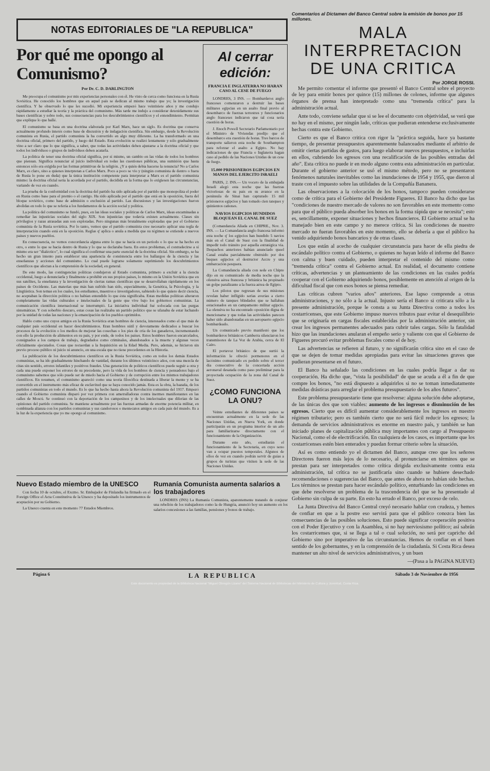NOTAS EDITORIALES DE "LA REPUBLICA"
Por qué me opongo al Comunismo?
Por Dr. C. D. DARLINGTON
Me preocupa el comunismo por mis experiencias personales con él. He visto de cerca como funciona en la Rusia Soviética. He conocido los hombres que en aquel país se dedican al mismo trabajo que yo; la investigación científica. Y he observado lo que les sucedió. Mi experiencia empezó hace veintisiete años y me condujo rápidamente a estudiar la teoría y la práctica del comunismo. Más tarde me indujo a considerar detenidamente sus bases científicas y sobre todo, sus consecuencias para los descubrimientos científicos y el entendimiento. Permitan que explique lo que hallé.
El comunismo se basa en una doctrina elaborada por Karl Marx, hace un siglo. Es doctrina que conserva actualmente profundo interés como base de discusión y de indagación científica. Sin embargo, desde la Revolución comunista en Rusia, el partido comunista la ha convertido en algo muy diferente. La ha transformado en una doctrina oficial, primero del partido, y luego del Estado. Esta evolución se realizó lentamente y sólo gradualmente vino a ser claro que lo que significa, a saber, que todas las actividades deben ajustarse a la doctrina oficial y que todos los individuos o grupos de individuos deben acatarla.
La política de tener una doctrina oficial significa, por sí mismo, un cambio en las vidas de todos los hombres que piensan. Significa renunciar al juicio individual en todas las cuestiones públicas, una sumisión que hasta entonces sólo era exigida por las formas primitivas de la religión. ¿Y a quién debía hacerse la renuncia? No a Carlos Marx, es claro, sino a quienes interpretan a Carlos Marx. Poco a poco se vio y (ningún comunista de dentro o fuera de Rusia lo pone en duda) que la única institución competente para interpretar a Marx es el partido comunista mismo: la doctrina oficial sería la acordada por el partido, decidida en la forma que lo exigiesen las circunstancias, variando de vez en cuando.
La prueba de la conformidad con la doctrina del partido ha sido aplicada por el partido que monopoliza el poder en Rusia como base para el premio o el castigo. Ha sido aplicada por el partido que está en la oposición, fuera del bloque soviético, como base de admisión o exclusión al partido. Las discusiones y las investigaciones fueron abolidas en todo lo que se refería a los fundamentos de la acción social y política.
La política del comunismo se fundó, pues, en las ideas sociales y políticas de Carlos Marx, ideas encaminadas a remediar las injusticias sociales del siglo XIX. Son injusticias que todavía existen actualmente. Clases sin privilegios y razas atrasadas aun son explotadas. Pero ningunas más brutalmente explotadas que por el Gobierno comunista de la Rusia soviética. Por lo tanto, vemos que el partido comunista cree necesario aplicar una regla de interpretación cuando está en la oposición. Reglas q' aplica o anula a medida que su régimen se extiende a nuevos países y nuevos pueblos.
En consecuencia, no vemos concordancia alguna entre lo que se hacía en un período o lo que se ha hecho en otro, o entre lo que se hacía dentro de Rusia y lo que se declaraba fuera. En estos problemas, el contradecirse a sí mismo era ser "dialéctico", lo cual significa el confirmar una parte esencial de la doctrina oficial. Sin embargo, se ha hecho un gran intento para establecer una apariencia de consistencia entre los hallazgos de la ciencia y las enseñanzas y acciones del comunismo. Lo cual puede lograrse solamente suprimiendo los descubrimientos científicos que afectan a la comprensión de la sociedad, en general.
De este modo, las contingencias políticas condujeron al Estado comunista, primero a excluir a la ciencia occidental, luego a denunciarla y finalmente a prohibir en sus propios países, lo mismo en la Unión Soviética que en sus satélites, la enseñanza y la investigación de ciertas ramas científicas que se desarrollaban rápidamente en los países de Occidente. Las materias que más han sufrido han sido, especialmente, la Genética, la Psicología, y la Lingüística. Son temas en los cuales, los estudiantes, maestros e investigadores, sabiendo lo que quiere decir ciencia, no aceptaban la dirección política o no habían entendido lo que ésta significaba. Estas medidas políticas alteraron completamente las vidas culturales e intelectuales de la gente que vive bajo los gobiernos comunistas. La comunicación científica internacional se interrumpió. La iniciativa individual fué sofocada con las purgas sistemáticas. Y con soberbio descaro, estas cosas las realizaba un partido político que se ufanaba de estar luchando por la unidad de todas las naciones y la emancipación de los pueblos oprimidos.
Hablo como uno cuyos amigos en la Rusia Soviética eran hombres de ciencia, interesados como el que más de cualquier país occidental en hacer descubrimientos. Eran hombres sútil y devotamente dedicados a buscar los procesos de la evolución o los medios de mejorar las cosechas o los pies de cría de los ganaderos, incrementando con ello la producción de alimentos en su país, y por ende, de todos los países. Estos hombres fueron encarcelados, consignados a los campos de trabajo, degradados como criminales, abandonados a la muerte y algunas veces oficialmente ejecutados. Cosas que recuerdan a la Inquisición en la Edad Media. Pero, además, se hicieron sin previo proceso público ni juicio ni anuncio, en una escala que no tiene precedentes en la Historia.
La publicación de los descubrimientos científicos en la Rusia Soviética, como en todos los demás Estados comunistas, se ha ido gradualmente hinchando de vanidad, durante los últimos veinticinco años, con una mezcla de citas sin sentido, errores infantiles y positivos fraudes. Una generación de políticos científicos puede seguir a otra y cada una puede exponer los errores de su precedente, pero la vida de los hombres de ciencia y pensadores bajo el comunismo sabemos que sólo puede ser de miedo hacia el Gobierno y de corrupción entre los mismos trabajadores científicos. En resumen, el comunismo apareció como una teoría filosófica destinada a liberar la mente y se ha convertido en el instrumento más eficaz de esclavitud que se haya conocido jamás. Esta es la obra, la hazaña, de los partidos comunistas en todo el mundo. Es lo que ha hecho hasta ahora la Revolución comunista del 1917. Empezó cuando el Gobierno comunista disparó por vez primera con ametralladoras contra inermes manifestantes en las calles de Moscú. Se continuó con la deportación de los campesinos y de los intelectuales que diferían de las opiniones del partido comunista. Se mantiene actualmente por las fuerzas armadas de enorme potencia militar, en combinada alianza con los partidos comunistas y sus candorosos o mentecatos amigos en cada país del mundo. Es a la luz de la experiencia que yo me opongo al comunismo.
Al cerrar edición:
FRANCIA E INGLATERRA NO HARAN CASO AL CESE DE FUEGO
LONDRES, 3 INS. — Bombarderos anglo franceses comenzaron a destruir las bases militares egipcias en un asalto final previo al desembarco de fuerzas terrestres y funcionarios anglo franceses indicaron que tal cosa sería cuestión de horas.
J. Enoch Powell Secretario Parlamentario por el Ministro de Viviendas predijo que el desembarco era cuestión de horas. Tres barcos de transporte salieron esta noche de Southampton para reforzar el asalto a Egipto. No hay indicaciones de que Francia o Inglaterra hagan caso al pedido de las Naciones Unidas de un cese de fuego.
15.000 PRISIONEROS EGIPCIOS EN MANOS DEL EJERCITO ISRAELI
PARIS, 2. INS.— Un vocero de la embajada Israelí alegó esta noche que las fuerzas victoriosas de su país en su avance en la península de Sinaí han capturado 15 mil prisioneros egipcios y han tomado cien tanques y quinientos cañones.
NAVIOS EGIPCIOS HUNDIDOS BLOQUEAN EL CANAL DE SUEZ
(Comandancia Aliada en CHIPRE., Nov. 3. INS. — La Comandancia anglo francesa informó esta noche q' los egipcios han hundido 5 navíos más en el Canal de Suez con la finalidad de impedir todo tránsito por aquella estratégica vía. Despachos anteriores habían anunciado queel Canal estaba parcialmente obstruído por dos buques egipcios el destructor Accre y una embarcación pesquera.
La Comandancia aliada con sede en Chipre dijo en su comunicado de media noche que la ofensiva aérea francesa y británica ha propinado un golpe paralizante a la fuerza aérea de Egipto.
Los pilotos que regresan de sus misiones revelan haber infligido serias averías a cierto número de tanques blindados que se hallaban estacionados en un campamento militar egipcio. La ofensiva no ha encontrado oposición digna de mencionarse y que todas las actividades parecen haber sido abandonadas en un aeropuerto egipcio bombardeado.
Un comunicado previo manifestó que los bombarderos británicos Camberra silenciaron los transmisores de La Voz de Arabia, cerca de El Cairo.
El portavoz británico de que surtió la información le ofreció pormenores en el lacónimo comunicado ex pedido sobre el tercer día consecutivo de la concertada acción aeronaval desatada como paso preliminar para la proyectada ocupación de la zona del Canal de Suez.
¿COMO FUNCIONA LA ONU?
Veinte estudiantes de diferentes países se encuentran actualmente en la sede de las Naciones Unidas, en Nueva York, en donde participarán en un programa interior de un año para familiarizarse directamente con el funcionamiento de la Organización.
Durante este año, estudiarán el funcionamiento de la Secretaría, en cuyo seno van a ocupar puestos temporales. Algunos de ellos de vez en cuando podrán servir de guías a grupos de turistas que visiten la sede de las Naciones Unidas.
Nuevo Estado miembro de la UNESCO
Con fecha 10 de octubre, el Excmo. Sr. Embajador de Finlandia ha firmado en el Foreign Office el Acta Constitutiva de la Unesco y ha depositado los instrumentos de aceptación por su Gobierno.
La Unesco cuenta en este momento 77 Estados Miembros.
Rumanía Comunista aumenta salarios a los trabajadores
LONDRES (INS) La Rumania Comunista, aparentemente tratando de conjurar una rebelión de los trabajadores como la de Hungría, anunció hoy un aumento en los salarios concesiones a las familias, pensiones y bonos de trabajo.
Comentarios al Dictamen del Banco Central sobre la emisión de bonos por 15 millones.
MALA INTERPRETACION DE UNA CRITICA
Por JORGE ROSSI.
Me permito comentar el informe que presentó el Banco Central sobre el proyecto de ley para emitir bonos por quince (15) millones de colones, informe que algunos órganos de prensa han interpretado como una "tremenda crítica" para la administración actual.
Ante todo, conviene señalar que si se lee el documento con objetividad, se verá que no hay en el mismo, por ningún lado, críticas que pudieran entenderse exclusivamente hechas contra este Gobierno.
Cierto es que el Banco critica con rigor la "práctica seguida, hace ya bastante tiempo, de presentar presupuestos aparentemente balanceados mediante el arbitrio de omitir ciertas partidas de gastos, para luego elaborar nuevos presupuestos, e incluirlas en ellos, cubriendo los egresos con una recalificación de las posibles entradas del año". Esta crítica no puede ir en modo alguno contra esta administración en particular. Durante el gobierno anterior se usó el mismo método, pero no se presentaron fenómenos naturales inevitables como las inundaciones de 1954 y 1955, que dieron al traste con el impuesto sobre las utilidades de la Compañía Bananera.
Las observaciones a la colocación de los bonos, tampoco pueden considerarse como de crítica para el Gobierno del Presidente Figueres. El Banco ha dicho que las "condiciones de nuestro mercado de valores no son favorables en este momento como para que el público pueda absorber los bonos en la forma rápida que se necesita"; esto es, sencillamente, exponer situaciones y hechos financieros. El Gobierno actual se ha manejado bien en este campo y no merece crítica. Si las condiciones de nuestro mercado no fueran favorables en este momento, ello se debería a que el público ha venido adquiriendo bonos bancarios y de otras clases.
Los que están al acecho de cualquier circunstancia para hacer de ella piedra de escándalo político contra el Gobierno, o quienes no hayan leído el informe del Banco con calma y buen cuidado, pueden interpretar el contenido del mismo como "tremenda crítica" contra el Gobierno actual. En realidad, el documento contiene críticas, advertencias y un planteamiento de las condiciones en las cuales podría cooperar con el Gobierno adquiriendo bonos, posiblemente en atención al origen de la dificultad fiscal que con esos bonos se piensa remediar.
Las críticas cubren "varios años" anteriores. Ese lapso comprende a otras administraciones, y no sólo a la actual. Injusto sería el Banco si criticara sólo a la presente administración, porque le consta a su Junta Directiva como a todos los costarricenses, que este Gobierno impuso nuevos tributos paar evitar el desequilibrio que se originaría en cargas fiscales establecidas por la administración anterior, sin crear los ingresos permanentes adecuados para cubrir tales cargas. Sólo la fatalidad hizo que las inundaciones anularan el empeño serio y valiente con que el Gobierno de Figueres procuró evitar problemas fiscales como el de hoy.
Las advertencias se refieren al futuro, y no significarán crítica sino en el caso de que se dejen de tomar medidas apropiadas para evitar las situaciones graves que pudieran presentarse en el futuro.
El Banco ha señalado las condiciones en las cuales podría llegar a dar su cooperación. Ha dicho que, "vista la posibilidad" de que se acuda a él a fin de que compre los bonos, "no está dispuesto a adquirirlos si no se toman inmediatamente medidas drásticas para arreglar el problema presupuestario de los años futuros".
Este problema presupuestario tiene que resolverse: alguna solución debe adoptarse, de las únicas dos que son viables: aumento de los ingresos o disminución de los egresos. Cierto que es difícil aumentar considerablemente los ingresos en nuestro régimen tributario; pero es también cierto que no será fácil reducir los egresos; la demanda de servicios administrativos es enorme en nuestro país, y también se han iniciado planes de capitalización pública muy importantes con cargo al Presupuesto Nacional, como el de electrificación. En cualquiera de los casos, es importante que los costarricenses estén bien enterados y puedan formar criterio sobre la situación.
Así es como entiendo yo el dictamen del Banco, aunque creo que los señores Directores fueron más lejos de lo necesario, al pronunciarse en términos que se prestan para ser interpretados como crítica dirigida exclusivamente contra esta administración, tal crítica no se justificaría sino cuando se hubiere desechado recomendaciones o sugerencias del Banco, que antes de ahora no habían sido hechas. Los términos se prestan para hacer escándalo político, enturbiando las condiciones en que debe resolverse un problema de la trascendencia del que se ha presentado al Gobierno sin culpa de su parte. En esto ha errado el Banco, por exceso de celo.
La Junta Directiva del Banco Central creyó necesario hablar con crudeza, y hemos de confiar en que a la postre eso servirá para que el público conozca bien las consecuencias de las posibles soluciones. Esto puede significar cooperación positiva con el Poder Ejecutivo y con la Asamblea, si no hay nerviosismo político; así sabrán los costarricenses que, si se llega a tal o cual solución, no será por capricho del Gobierno sino por imperativo de las circunstancias. Hemos de confiar en el buen sentido de los gobernantes, y en la comprensión de la ciudadanía. Si Costa Rica desea mantener un alto nivel de servicios administrativos, y un buen
—(Pasa a la PAGINA NUEVE)
Página 6 LA REPUBLICA Sábado 3 de Noviembre de 1956
Este documento es propiedad de la Biblioteca Nacional "Miguel Obregón Lizano" del Sistema Nacional de Bibliotecas del Ministerio de Cultura y Juventud, Costa Rica.